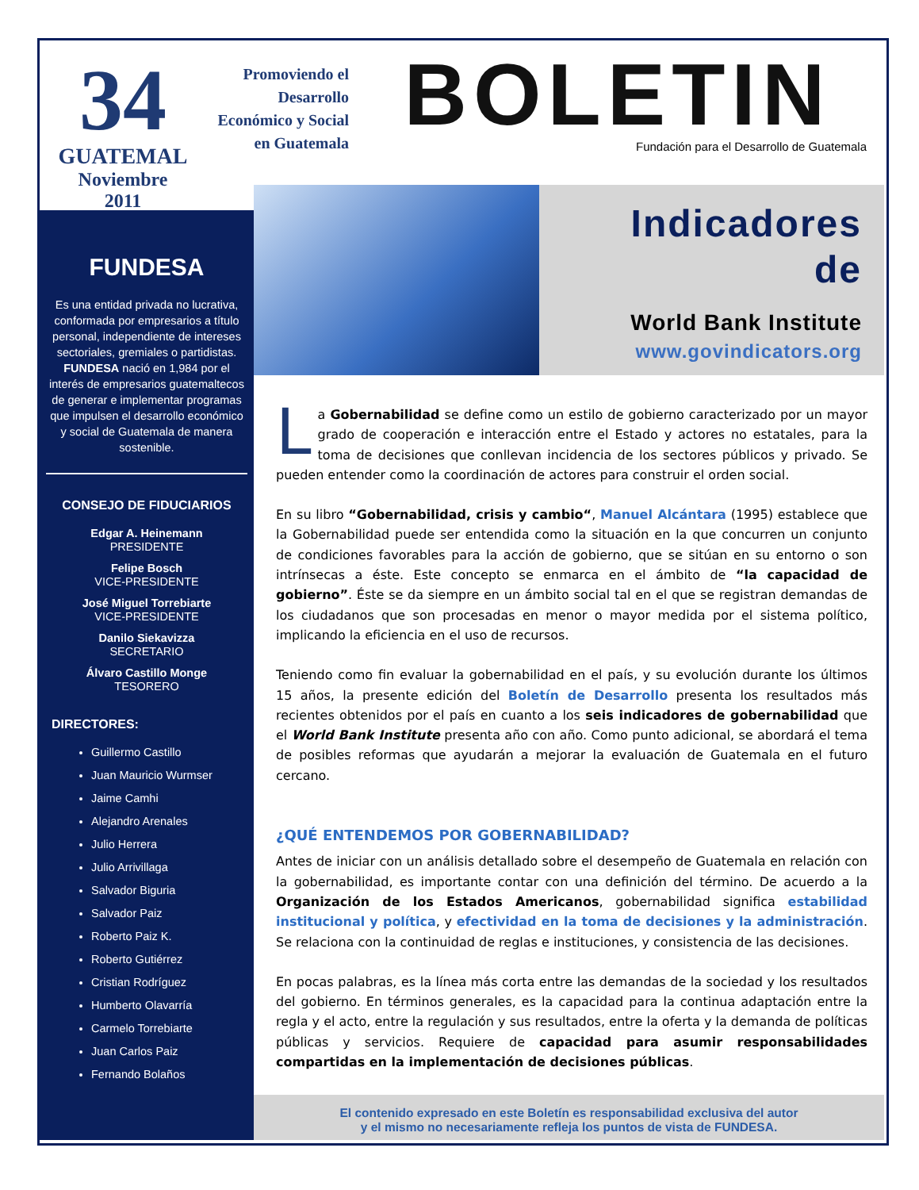34
GUATEMAL
Noviembre
2011
Promoviendo el
Desarrollo
Económico y Social
en Guatemala
BOLETIN
Fundación para el Desarrollo de Guatemala
FUNDESA
Es una entidad privada no lucrativa, conformada por empresarios a título personal, independiente de intereses sectoriales, gremiales o partidistas. FUNDESA nació en 1,984 por el interés de empresarios guatemaltecos de generar e implementar programas que impulsen el desarrollo económico y social de Guatemala de manera sostenible.
CONSEJO DE FIDUCIARIOS
Edgar A. Heinemann
PRESIDENTE
Felipe Bosch
VICE-PRESIDENTE
José Miguel Torrebiarte
VICE-PRESIDENTE
Danilo Siekavizza
SECRETARIO
Álvaro Castillo Monge
TESORERO
DIRECTORES:
Guillermo Castillo
Juan Mauricio Wurmser
Jaime Camhi
Alejandro Arenales
Julio Herrera
Julio Arrivillaga
Salvador Biguria
Salvador Paiz
Roberto Paiz K.
Roberto Gutiérrez
Cristian Rodríguez
Humberto Olavarría
Carmelo Torrebiarte
Juan Carlos Paiz
Fernando Bolaños
Indicadores
de
World Bank Institute
www.govindicators.org
La Gobernabilidad se define como un estilo de gobierno caracterizado por un mayor grado de cooperación e interacción entre el Estado y actores no estatales, para la toma de decisiones que conllevan incidencia de los sectores públicos y privado. Se pueden entender como la coordinación de actores para construir el orden social.
En su libro “Gobernabilidad, crisis y cambio“, Manuel Alcántara (1995) establece que la Gobernabilidad puede ser entendida como la situación en la que concurren un conjunto de condiciones favorables para la acción de gobierno, que se sitúan en su entorno o son intrínsecas a éste. Este concepto se enmarca en el ámbito de “la capacidad de gobierno”. Éste se da siempre en un ámbito social tal en el que se registran demandas de los ciudadanos que son procesadas en menor o mayor medida por el sistema político, implicando la eficiencia en el uso de recursos.
Teniendo como fin evaluar la gobernabilidad en el país, y su evolución durante los últimos 15 años, la presente edición del Boletín de Desarrollo presenta los resultados más recientes obtenidos por el país en cuanto a los seis indicadores de gobernabilidad que el World Bank Institute presenta año con año. Como punto adicional, se abordará el tema de posibles reformas que ayudarán a mejorar la evaluación de Guatemala en el futuro cercano.
¿QUÉ ENTENDEMOS POR GOBERNABILIDAD?
Antes de iniciar con un análisis detallado sobre el desempeño de Guatemala en relación con la gobernabilidad, es importante contar con una definición del término. De acuerdo a la Organización de los Estados Americanos, gobernabilidad significa estabilidad institucional y política, y efectividad en la toma de decisiones y la administración. Se relaciona con la continuidad de reglas e instituciones, y consistencia de las decisiones.
En pocas palabras, es la línea más corta entre las demandas de la sociedad y los resultados del gobierno. En términos generales, es la capacidad para la continua adaptación entre la regla y el acto, entre la regulación y sus resultados, entre la oferta y la demanda de políticas públicas y servicios. Requiere de capacidad para asumir responsabilidades compartidas en la implementación de decisiones públicas.
El contenido expresado en este Boletín es responsabilidad exclusiva del autor
y el mismo no necesariamente refleja los puntos de vista de FUNDESA.